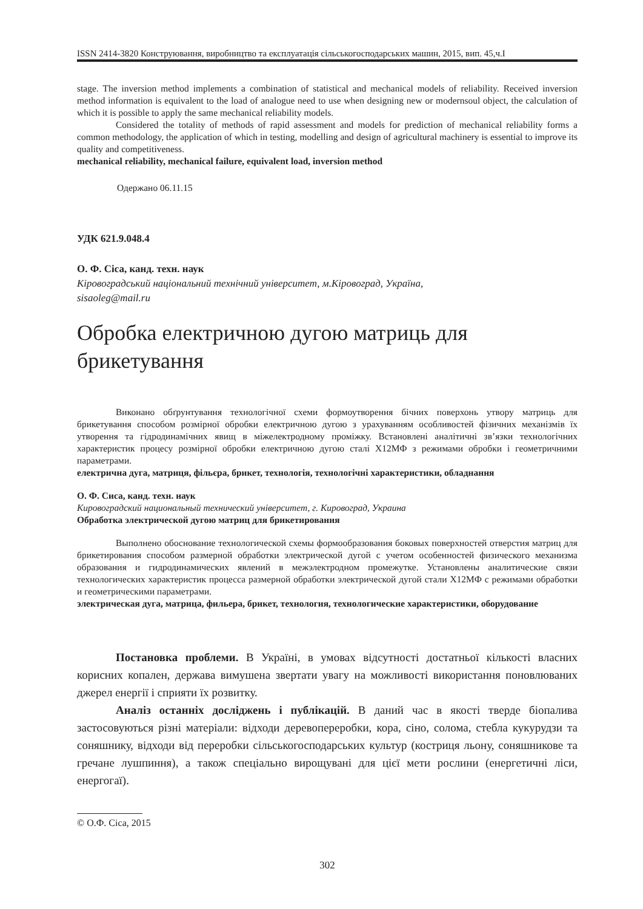ISSN 2414-3820 Конструювання, виробництво та експлуатація сільськогосподарських машин, 2015, вип. 45,ч.I
stage. The inversion method implements a combination of statistical and mechanical models of reliability. Received inversion method information is equivalent to the load of analogue need to use when designing new or modernsoul object, the calculation of which it is possible to apply the same mechanical reliability models.
Considered the totality of methods of rapid assessment and models for prediction of mechanical reliability forms a common methodology, the application of which in testing, modelling and design of agricultural machinery is essential to improve its quality and competitiveness.
mechanical reliability, mechanical failure, equivalent load, inversion method
Одержано 06.11.15
УДК 621.9.048.4
О. Ф. Сіса, канд. техн. наук
Кіровоградський національний технічний університет, м.Кіровоград, Україна,
sisaoleg@mail.ru
Обробка електричною дугою матриць для брикетування
Виконано обґрунтування технологічної схеми формоутворення бічних поверхонь утвору матриць для брикетування способом розмірної обробки електричною дугою з урахуванням особливостей фізичних механізмів їх утворення та гідродинамічних явищ в міжелектродному проміжку. Встановлені аналітичні зв’язки технологічних характеристик процесу розмірної обробки електричною дугою сталі Х12МФ з режимами обробки і геометричними параметрами.
електрична дуга, матриця, фільєра, брикет, технологія, технологічні характеристики, обладнання
О. Ф. Сиса, канд. техн. наук
Кировоградский национальный технический університет, г. Кировоград, Украина
Обработка электрической дугою матриц для брикетирования
Выполнено обоснование технологической схемы формообразования боковых поверхностей отверстия матриц для брикетирования способом размерной обработки электрической дугой с учетом особенностей физического механизма образования и гидродинамических явлений в межэлектродном промежутке. Установлены аналитические связи технологических характеристик процесса размерной обработки электрической дугой стали Х12МФ с режимами обработки и геометрическими параметрами.
электрическая дуга, матрица, фильера, брикет, технология, технологические характеристики, оборудование
Постановка проблеми. В Україні, в умовах відсутності достатньої кількості власних корисних копален, держава вимушена звертати увагу на можливості використання поновлюваних джерел енергії і сприяти їх розвитку.
Аналіз останніх досліджень і публікацій. В даний час в якості тверде біопалива застосовуються різні матеріали: відходи деревопереробки, кора, сіно, солома, стебла кукурудзи та соняшнику, відходи від переробки сільськогосподарських культур (костриця льону, соняшникове та гречане лушпиння), а також спеціально вирощувані для цієї мети рослини (енергетичні ліси, енергогаї).
© О.Ф. Сіса, 2015
302